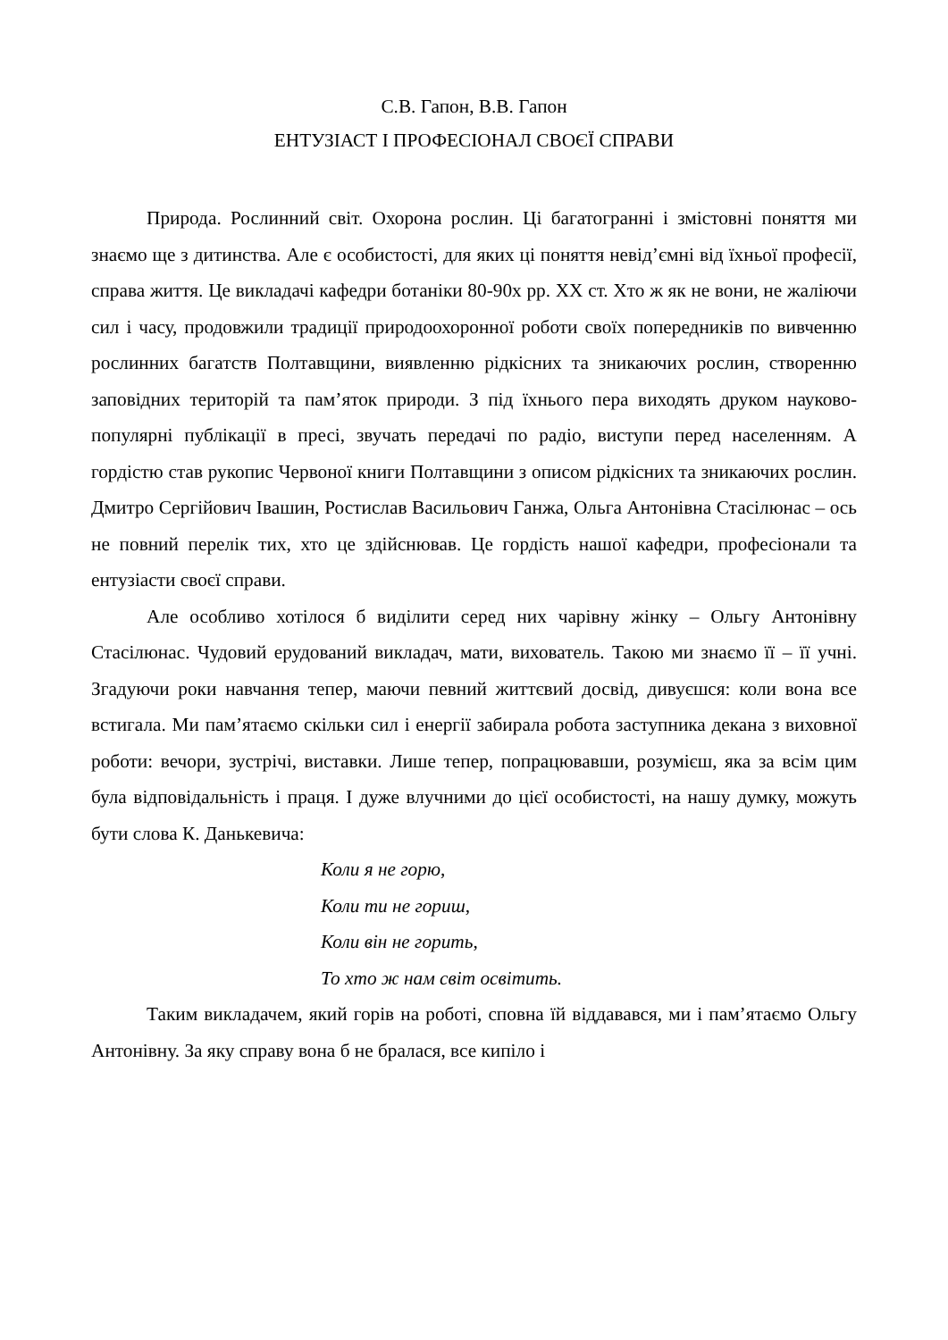С.В. Гапон, В.В. Гапон
ЕНТУЗІАСТ І ПРОФЕСІОНАЛ СВОЄЇ СПРАВИ
Природа. Рослинний світ. Охорона рослин. Ці багатогранні і змістовні поняття ми знаємо ще з дитинства. Але є особистості, для яких ці поняття невід’ємні від їхньої професії, справа життя. Це викладачі кафедри ботаніки 80-90х рр. ХХ ст. Хто ж як не вони, не жаліючи сил і часу, продовжили традиції природоохоронної роботи своїх попередників по вивченню рослинних багатств Полтавщини, виявленню рідкісних та зникаючих рослин, створенню заповідних територій та пам’яток природи. З під їхнього пера виходять друком науково-популярні публікації в пресі, звучать передачі по радіо, виступи перед населенням. А гордістю став рукопис Червоної книги Полтавщини з описом рідкісних та зникаючих рослин. Дмитро Сергійович Івашин, Ростислав Васильович Ганжа, Ольга Антонівна Стасілюнас – ось не повний перелік тих, хто це здійснював. Це гордість нашої кафедри, професіонали та ентузіасти своєї справи.
Але особливо хотілося б виділити серед них чарівну жінку – Ольгу Антонівну Стасілюнас. Чудовий ерудований викладач, мати, вихователь. Такою ми знаємо її – її учні. Згадуючи роки навчання тепер, маючи певний життєвий досвід, дивуєшся: коли вона все встигала. Ми пам’ятаємо скільки сил і енергії забирала робота заступника декана з виховної роботи: вечори, зустрічі, виставки. Лише тепер, попрацювавши, розумієш, яка за всім цим була відповідальність і праця. І дуже влучними до цієї особистості, на нашу думку, можуть бути слова К. Данькевича:
Коли я не горю,
Коли ти не гориш,
Коли він не горить,
То хто ж нам світ освітить.
Таким викладачем, який горів на роботі, сповна їй віддавався, ми і пам’ятаємо Ольгу Антонівну. За яку справу вона б не бралася, все кипіло і